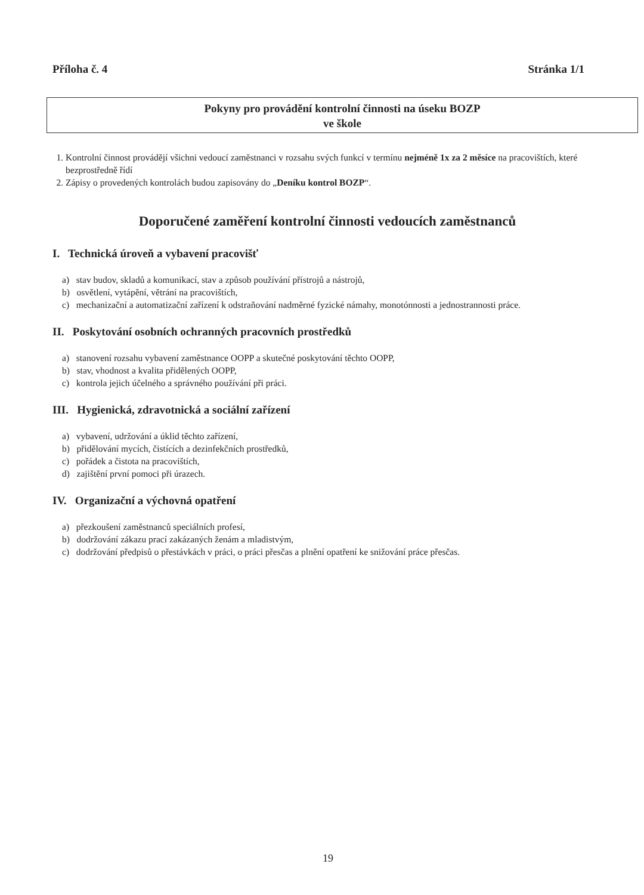Příloha č. 4 Stránka 1/1
Pokyny pro provádění kontrolní činnosti na úseku BOZP
ve škole
1. Kontrolní činnost provádějí všichni vedoucí zaměstnanci v rozsahu svých funkcí v termínu nejméně 1x za 2 měsíce na pracovištích, které bezprostředně řídí
2. Zápisy o provedených kontrolách budou zapisovány do „Deníku kontrol BOZP“.
Doporučené zaměření kontrolní činnosti vedoucích zaměstnanců
I. Technická úroveň a vybavení pracovišť
a) stav budov, skladů a komunikací, stav a způsob používání přístrojů a nástrojů,
b) osvětlení, vytápění, větrání na pracovištích,
c) mechanizační a automatizační zařízení k odstraňování nadměrné fyzické námahy, monotónnosti a jednostrannosti práce.
II. Poskytování osobních ochranných pracovních prostředků
a) stanovení rozsahu vybavení zaměstnance OOPP a skutečné poskytování těchto OOPP,
b) stav, vhodnost a kvalita přidělených OOPP,
c) kontrola jejich účelného a správného používání při práci.
III. Hygienická, zdravotnická a sociální zařízení
a) vybavení, udržování a úklid těchto zařízení,
b) přidělování mycích, čistících a dezinfekčních prostředků,
c) pořádek a čistota na pracovištích,
d) zajištění první pomoci při úrazech.
IV. Organizační a výchovná opatření
a) přezkoušení zaměstnanců speciálních profesí,
b) dodržování zákazu prací zakázaných ženám a mladistvým,
c) dodržování předpisů o přestávkách v práci, o práci přesčas a plnění opatření ke snižování práce přesčas.
19